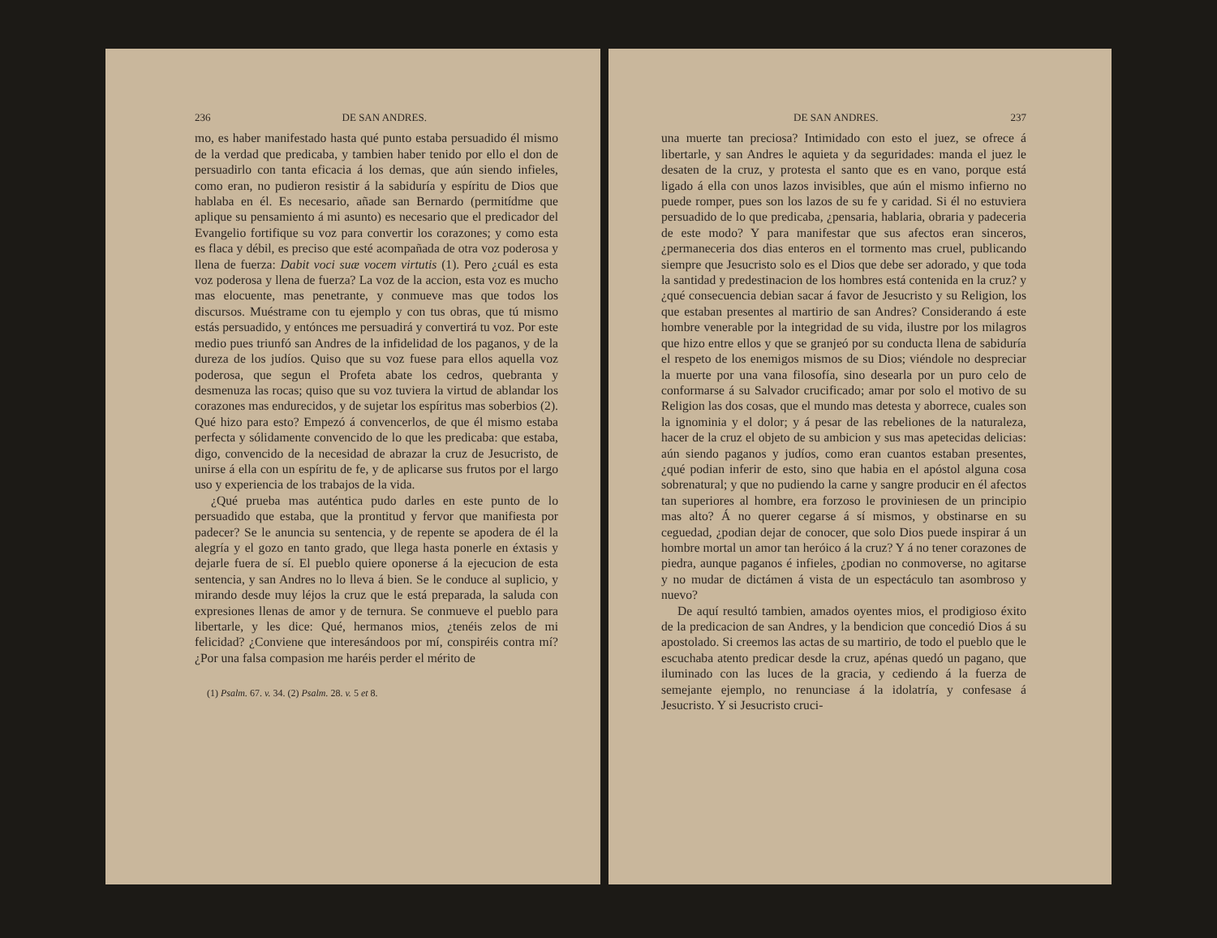236 DE SAN ANDRES.
mo, es haber manifestado hasta qué punto estaba persuadido él mismo de la verdad que predicaba, y tambien haber tenido por ello el don de persuadirlo con tanta eficacia á los demas, que aún siendo infieles, como eran, no pudieron resistir á la sabiduría y espíritu de Dios que hablaba en él. Es necesario, añade san Bernardo (permitídme que aplique su pensamiento á mi asunto) es necesario que el predicador del Evangelio fortifique su voz para convertir los corazones; y como esta es flaca y débil, es preciso que esté acompañada de otra voz poderosa y llena de fuerza: Dabit voci suæ vocem virtutis (1). Pero ¿cuál es esta voz poderosa y llena de fuerza? La voz de la accion, esta voz es mucho mas elocuente, mas penetrante, y conmueve mas que todos los discursos. Muéstrame con tu ejemplo y con tus obras, que tú mismo estás persuadido, y entónces me persuadirá y convertirá tu voz. Por este medio pues triunfó san Andres de la infidelidad de los paganos, y de la dureza de los judíos. Quiso que su voz fuese para ellos aquella voz poderosa, que segun el Profeta abate los cedros, quebranta y desmenuza las rocas; quiso que su voz tuviera la virtud de ablandar los corazones mas endurecidos, y de sujetar los espíritus mas soberbios (2). Qué hizo para esto? Empezó á convencerlos, de que él mismo estaba perfecta y sólidamente convencido de lo que les predicaba: que estaba, digo, convencido de la necesidad de abrazar la cruz de Jesucristo, de unirse á ella con un espíritu de fe, y de aplicarse sus frutos por el largo uso y experiencia de los trabajos de la vida.
¿Qué prueba mas auténtica pudo darles en este punto de lo persuadido que estaba, que la prontitud y fervor que manifiesta por padecer? Se le anuncia su sentencia, y de repente se apodera de él la alegría y el gozo en tanto grado, que llega hasta ponerle en éxtasis y dejarle fuera de sí. El pueblo quiere oponerse á la ejecucion de esta sentencia, y san Andres no lo lleva á bien. Se le conduce al suplicio, y mirando desde muy léjos la cruz que le está preparada, la saluda con expresiones llenas de amor y de ternura. Se conmueve el pueblo para libertarle, y les dice: Qué, hermanos mios, ¿tenéis zelos de mi felicidad? ¿Conviene que interesándoos por mí, conspiréis contra mí? ¿Por una falsa compasion me haréis perder el mérito de
(1) Psalm. 67. v. 34. (2) Psalm. 28. v. 5 et 8.
DE SAN ANDRES. 237
una muerte tan preciosa? Intimidado con esto el juez, se ofrece á libertarle, y san Andres le aquieta y da seguridades: manda el juez le desaten de la cruz, y protesta el santo que es en vano, porque está ligado á ella con unos lazos invisibles, que aún el mismo infierno no puede romper, pues son los lazos de su fe y caridad. Si él no estuviera persuadido de lo que predicaba, ¿pensaria, hablaria, obraria y padeceria de este modo? Y para manifestar que sus afectos eran sinceros, ¿permaneceria dos dias enteros en el tormento mas cruel, publicando siempre que Jesucristo solo es el Dios que debe ser adorado, y que toda la santidad y predestinacion de los hombres está contenida en la cruz? y ¿qué consecuencia debian sacar á favor de Jesucristo y su Religion, los que estaban presentes al martirio de san Andres? Considerando á este hombre venerable por la integridad de su vida, ilustre por los milagros que hizo entre ellos y que se granjeó por su conducta llena de sabiduría el respeto de los enemigos mismos de su Dios; viéndole no despreciar la muerte por una vana filosofía, sino desearla por un puro celo de conformarse á su Salvador crucificado; amar por solo el motivo de su Religion las dos cosas, que el mundo mas detesta y aborrece, cuales son la ignominia y el dolor; y á pesar de las rebeliones de la naturaleza, hacer de la cruz el objeto de su ambicion y sus mas apetecidas delicias: aún siendo paganos y judíos, como eran cuantos estaban presentes, ¿qué podian inferir de esto, sino que habia en el apóstol alguna cosa sobrenatural; y que no pudiendo la carne y sangre producir en él afectos tan superiores al hombre, era forzoso le proviniesen de un principio mas alto? Á no querer cegarse á sí mismos, y obstinarse en su ceguedad, ¿podian dejar de conocer, que solo Dios puede inspirar á un hombre mortal un amor tan heróico á la cruz? Y á no tener corazones de piedra, aunque paganos é infieles, ¿podian no conmoverse, no agitarse y no mudar de dictámen á vista de un espectáculo tan asombroso y nuevo?
De aquí resultó tambien, amados oyentes mios, el prodigioso éxito de la predicacion de san Andres, y la bendicion que concedió Dios á su apostolado. Si creemos las actas de su martirio, de todo el pueblo que le escuchaba atento predicar desde la cruz, apénas quedó un pagano, que iluminado con las luces de la gracia, y cediendo á la fuerza de semejante ejemplo, no renunciase á la idolatría, y confesase á Jesucristo. Y si Jesucristo cruci-